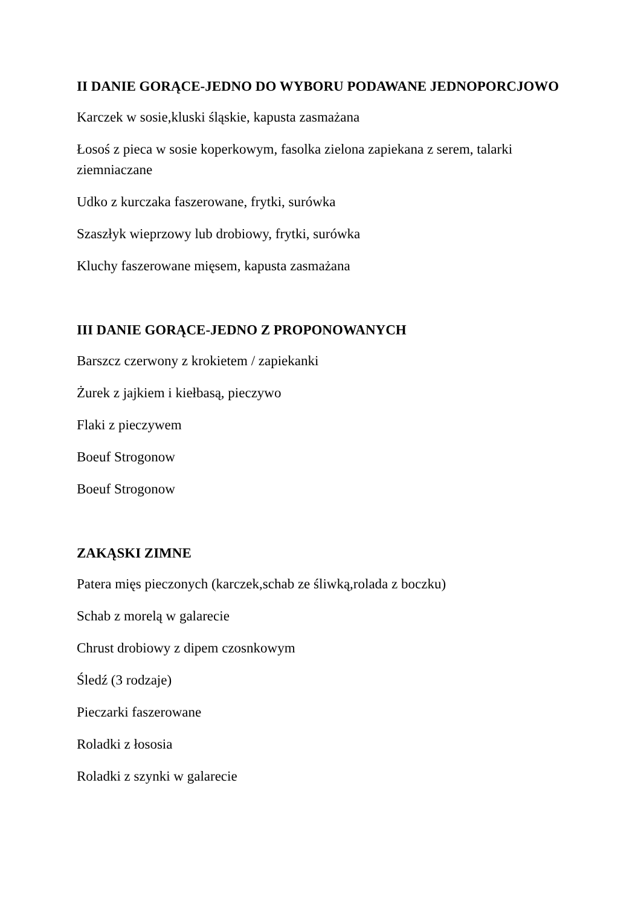II DANIE GORĄCE-JEDNO DO WYBORU PODAWANE JEDNOPORCJOWO
Karczek w sosie,kluski śląskie, kapusta zasmażana
Łosoś z pieca w sosie koperkowym, fasolka zielona zapiekana z serem, talarki ziemniaczane
Udko z kurczaka faszerowane, frytki, surówka
Szaszłyk wieprzowy lub drobiowy, frytki, surówka
Kluchy faszerowane mięsem, kapusta zasmażana
III DANIE GORĄCE-JEDNO Z PROPONOWANYCH
Barszcz czerwony z krokietem / zapiekanki
Żurek z jajkiem i kiełbasą, pieczywo
Flaki z pieczywem
Boeuf Strogonow
Boeuf Strogonow
ZAKĄSKI ZIMNE
Patera mięs pieczonych (karczek,schab ze śliwką,rolada z boczku)
Schab z morelą w galarecie
Chrust drobiowy z dipem czosnkowym
Śledź (3 rodzaje)
Pieczarki faszerowane
Roladki z łososia
Roladki z szynki w galarecie